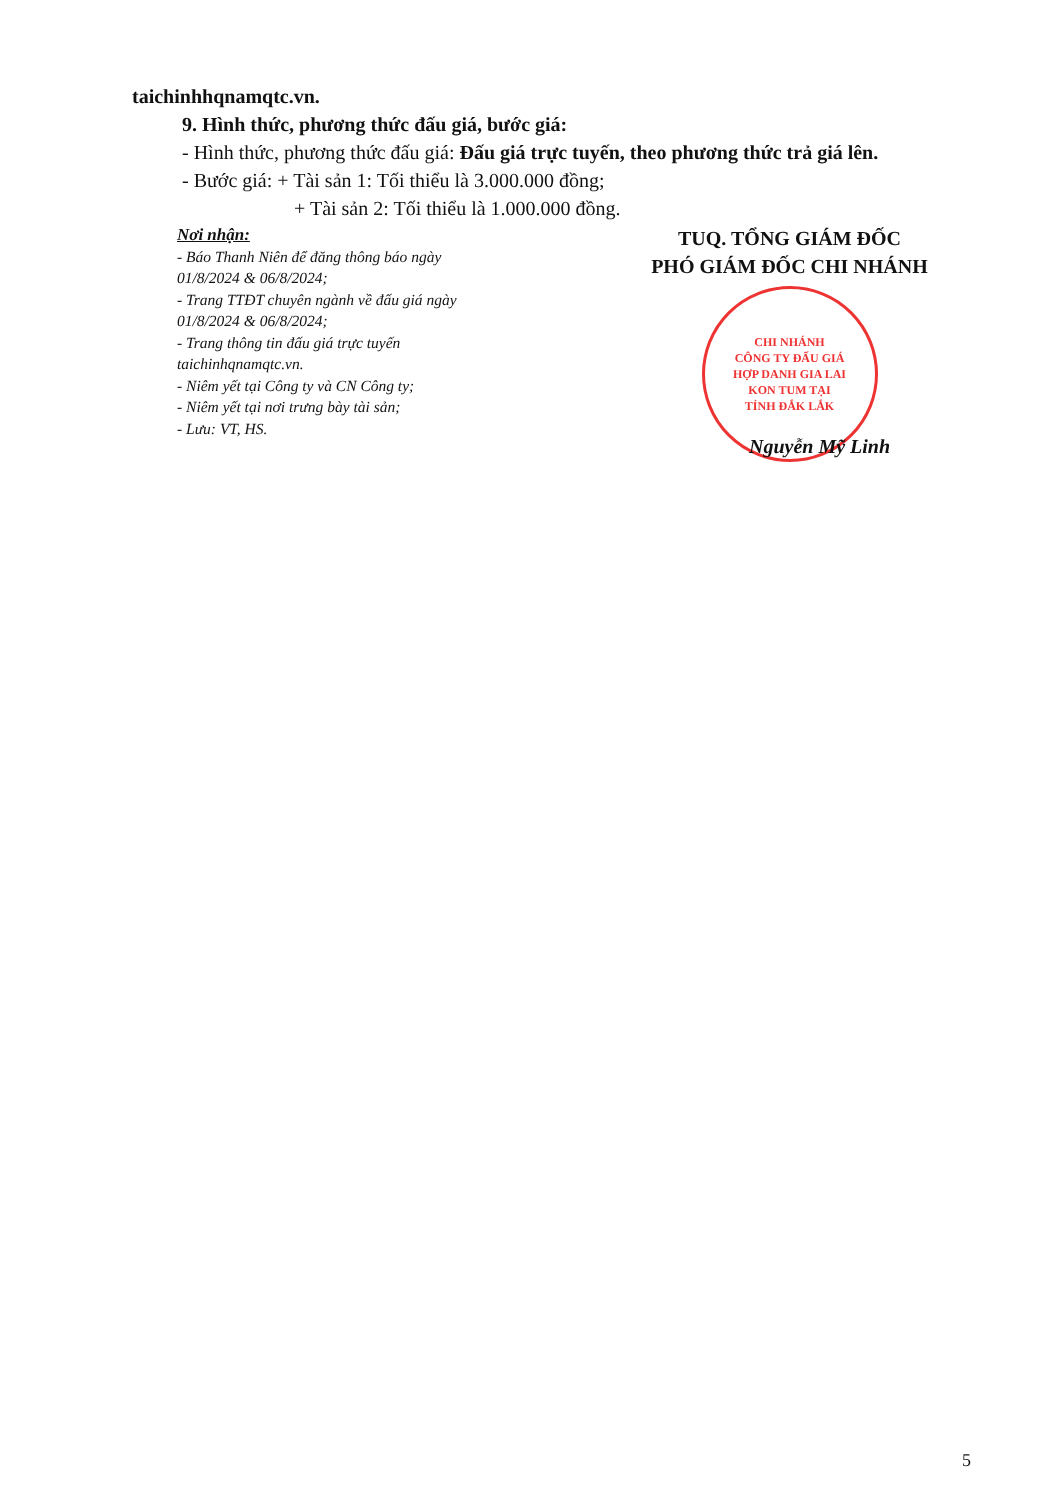taichinhhqnamqtc.vn.
9. Hình thức, phương thức đấu giá, bước giá:
- Hình thức, phương thức đấu giá: Đấu giá trực tuyến, theo phương thức trả giá lên.
- Bước giá: + Tài sản 1: Tối thiểu là 3.000.000 đồng;
+ Tài sản 2: Tối thiểu là 1.000.000 đồng.
Nơi nhận:
- Báo Thanh Niên để đăng thông báo ngày 01/8/2024 & 06/8/2024;
- Trang TTĐT chuyên ngành về đấu giá ngày 01/8/2024 & 06/8/2024;
- Trang thông tin đấu giá trực tuyến taichinhqnamqtc.vn.
- Niêm yết tại Công ty và CN Công ty;
- Niêm yết tại nơi trưng bày tài sản;
- Lưu: VT, HS.
TUQ. TỔNG GIÁM ĐỐC
PHÓ GIÁM ĐỐC CHI NHÁNH
CHI NHÁNH
CÔNG TY ĐẤU GIÁ
HỢP DANH GIA LAI
KON TUM TẠI
TỈNH ĐẮK LẮK
Nguyễn Mỹ Linh
5